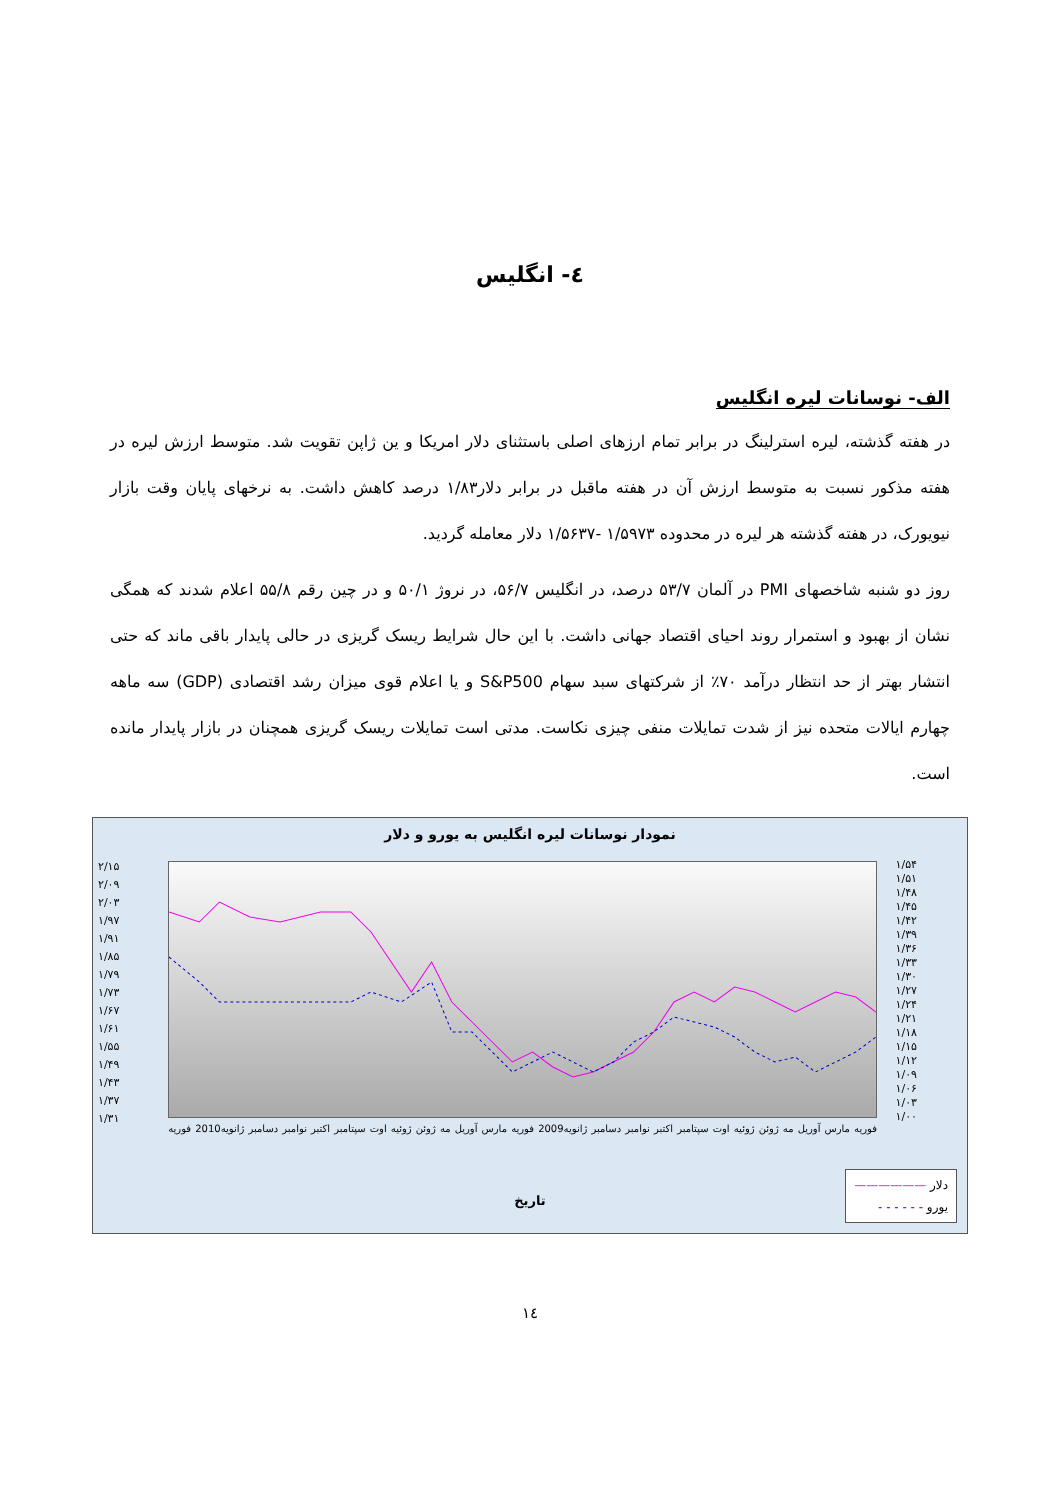٤- انگلیس
الف- نوسانات لیره انگلیس
در هفته گذشته، لیره استرلینگ در برابر تمام ارزهای اصلی باستثنای دلار امریکا و ین ژاپن تقویت شد. متوسط ارزش لیره در هفته مذکور نسبت به متوسط ارزش آن در هفته ماقبل در برابر دلار۱/۸۳ درصد کاهش داشت. به نرخهای پایان وقت بازار نیویورک، در هفته گذشته هر لیره در محدوده ۱/۵۹۷۳ -۱/۵۶۳۷ دلار معامله گردید.
روز دو شنبه شاخصهای PMI در آلمان ۵۳/۷ درصد، در انگلیس ۵۶/۷، در نروژ ۵۰/۱ و در چین رقم ۵۵/۸ اعلام شدند که همگی نشان از بهبود و استمرار روند احیای اقتصاد جهانی داشت. با این حال شرایط ریسک گریزی در حالی پایدار باقی ماند که حتی انتشار بهتر از حد انتظار درآمد ۷۰٪ از شرکتهای سبد سهام S&P500 و یا اعلام قوی میزان رشد اقتصادی (GDP) سه ماهه چهارم ایالات متحده نیز از شدت تمایلات منفی چیزی نکاست. مدتی است تمایلات ریسک گریزی همچنان در بازار پایدار مانده است.
نمودار نوسانات لیره انگلیس به یورو و دلار
۲/۱۵
۲/۰۹
۲/۰۳
۱/۹۷
۱/۹۱
۱/۸۵
۱/۷۹
۱/۷۳
۱/۶۷
۱/۶۱
۱/۵۵
۱/۴۹
۱/۴۳
۱/۳۷
۱/۳۱
۱/۵۴
۱/۵۱
۱/۴۸
۱/۴۵
۱/۴۲
۱/۳۹
۱/۳۶
۱/۳۳
۱/۳۰
۱/۲۷
۱/۲۴
۱/۲۱
۱/۱۸
۱/۱۵
۱/۱۲
۱/۰۹
۱/۰۶
۱/۰۳
۱/۰۰
فوریه مارس آوریل مه ژوئن ژوئیه اوت سپتامبر اکتبر نوامبر دسامبر ژانویه2009 فوریه مارس آوریل مه ژوئن ژوئیه اوت سپتامبر اکتبر نوامبر دسامبر ژانویه2010 فوریه
تاریخ
دلار ——————
یورو - - - - - -
١٤